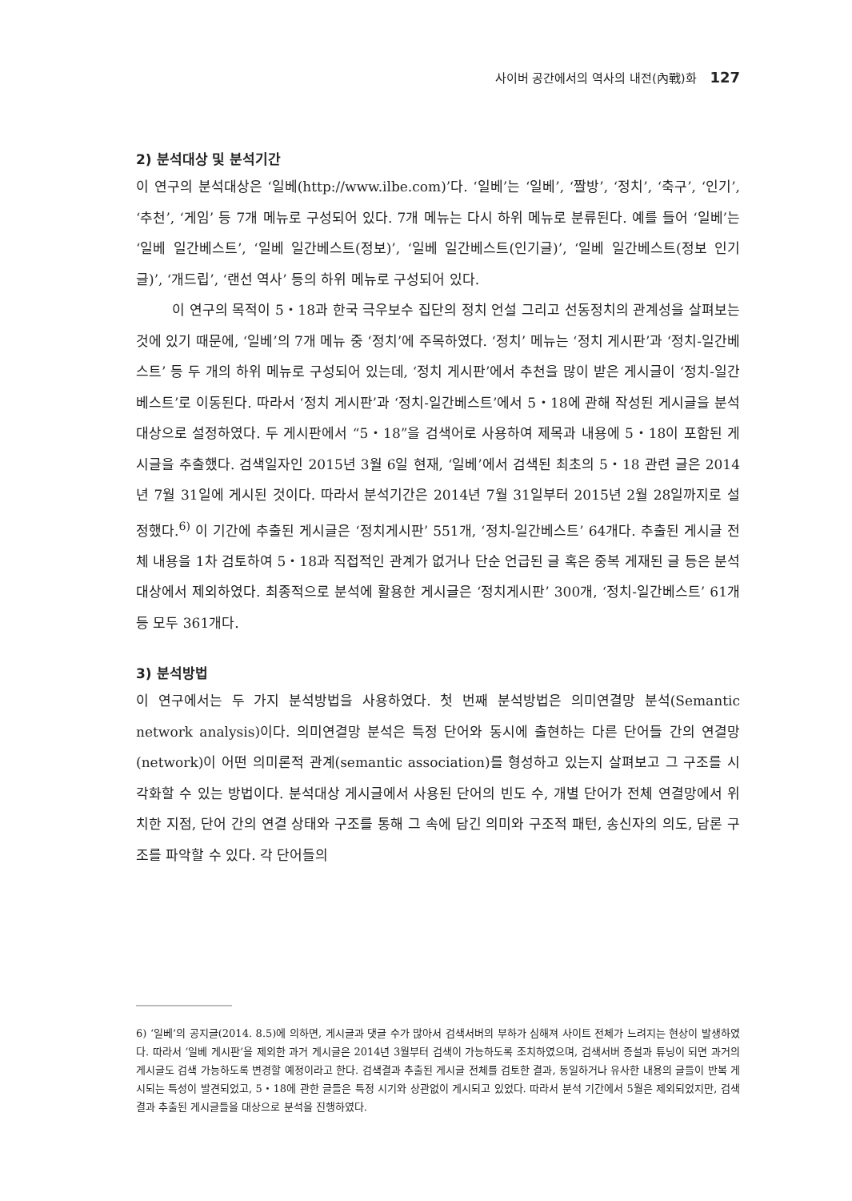사이버 공간에서의 역사의 내전(內戰)화 127
2) 분석대상 및 분석기간
이 연구의 분석대상은 ‘일베(http://www.ilbe.com)’다. ‘일베’는 ‘일베’, ‘짤방’, ‘정치’, ‘축구’, ‘인기’, ‘추천’, ‘게임’ 등 7개 메뉴로 구성되어 있다. 7개 메뉴는 다시 하위 메뉴로 분류된다. 예를 들어 ‘일베’는 ‘일베 일간베스트’, ‘일베 일간베스트(정보)’, ‘일베 일간베스트(인기글)’, ‘일베 일간베스트(정보 인기글)’, ‘개드립’, ‘랜선 역사’ 등의 하위 메뉴로 구성되어 있다.
이 연구의 목적이 5・18과 한국 극우보수 집단의 정치 언설 그리고 선동정치의 관계성을 살펴보는 것에 있기 때문에, ‘일베’의 7개 메뉴 중 ‘정치’에 주목하였다. ‘정치’ 메뉴는 ‘정치 게시판’과 ‘정치-일간베스트’ 등 두 개의 하위 메뉴로 구성되어 있는데, ‘정치 게시판’에서 추천을 많이 받은 게시글이 ‘정치-일간베스트’로 이동된다. 따라서 ‘정치 게시판’과 ‘정치-일간베스트’에서 5・18에 관해 작성된 게시글을 분석대상으로 설정하였다. 두 게시판에서 “5・18”을 검색어로 사용하여 제목과 내용에 5・18이 포함된 게시글을 추출했다. 검색일자인 2015년 3월 6일 현재, ‘일베’에서 검색된 최초의 5・18 관련 글은 2014년 7월 31일에 게시된 것이다. 따라서 분석기간은 2014년 7월 31일부터 2015년 2월 28일까지로 설정했다.<sup>6)</sup> 이 기간에 추출된 게시글은 ‘정치게시판’ 551개, ‘정치-일간베스트’ 64개다. 추출된 게시글 전체 내용을 1차 검토하여 5・18과 직접적인 관계가 없거나 단순 언급된 글 혹은 중복 게재된 글 등은 분석대상에서 제외하였다. 최종적으로 분석에 활용한 게시글은 ‘정치게시판’ 300개, ‘정치-일간베스트’ 61개 등 모두 361개다.
3) 분석방법
이 연구에서는 두 가지 분석방법을 사용하였다. 첫 번째 분석방법은 의미연결망 분석(Semantic network analysis)이다. 의미연결망 분석은 특정 단어와 동시에 출현하는 다른 단어들 간의 연결망(network)이 어떤 의미론적 관계(semantic association)를 형성하고 있는지 살펴보고 그 구조를 시각화할 수 있는 방법이다. 분석대상 게시글에서 사용된 단어의 빈도 수, 개별 단어가 전체 연결망에서 위치한 지점, 단어 간의 연결 상태와 구조를 통해 그 속에 담긴 의미와 구조적 패턴, 송신자의 의도, 담론 구조를 파악할 수 있다. 각 단어들의
6) ‘일베’의 공지글(2014. 8.5)에 의하면, 게시글과 댓글 수가 많아서 검색서버의 부하가 심해져 사이트 전체가 느려지는 현상이 발생하였다. 따라서 ‘일베 게시판’을 제외한 과거 게시글은 2014년 3월부터 검색이 가능하도록 조치하였으며, 검색서버 증설과 튜닝이 되면 과거의 게시글도 검색 가능하도록 변경할 예정이라고 한다. 검색결과 추출된 게시글 전체를 검토한 결과, 동일하거나 유사한 내용의 글들이 반복 게시되는 특성이 발견되었고, 5・18에 관한 글들은 특정 시기와 상관없이 게시되고 있었다. 따라서 분석 기간에서 5월은 제외되었지만, 검색 결과 추출된 게시글들을 대상으로 분석을 진행하였다.